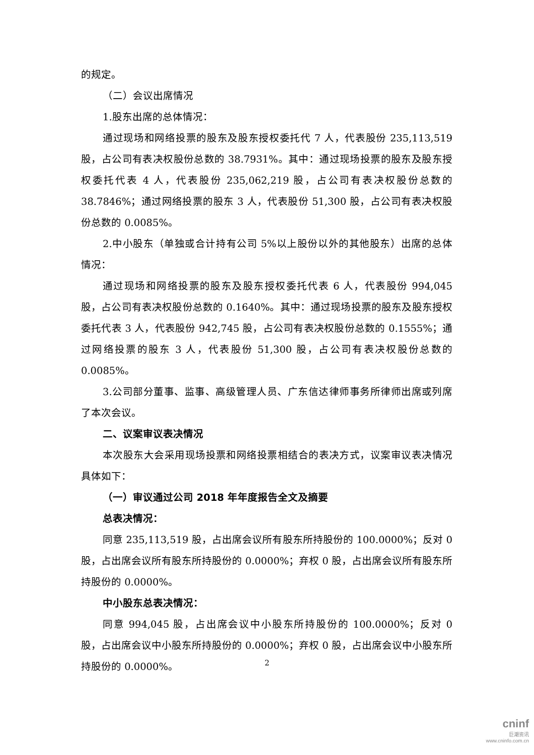的规定。
（二）会议出席情况
1.股东出席的总体情况：
通过现场和网络投票的股东及股东授权委托代 7 人，代表股份 235,113,519 股，占公司有表决权股份总数的 38.7931%。其中：通过现场投票的股东及股东授权委托代表 4 人，代表股份 235,062,219 股，占公司有表决权股份总数的 38.7846%；通过网络投票的股东 3 人，代表股份 51,300 股，占公司有表决权股份总数的 0.0085%。
2.中小股东（单独或合计持有公司 5%以上股份以外的其他股东）出席的总体情况：
通过现场和网络投票的股东及股东授权委托代表 6 人，代表股份 994,045 股，占公司有表决权股份总数的 0.1640%。其中：通过现场投票的股东及股东授权委托代表 3 人，代表股份 942,745 股，占公司有表决权股份总数的 0.1555%；通过网络投票的股东 3 人，代表股份 51,300 股，占公司有表决权股份总数的 0.0085%。
3.公司部分董事、监事、高级管理人员、广东信达律师事务所律师出席或列席了本次会议。
二、议案审议表决情况
本次股东大会采用现场投票和网络投票相结合的表决方式，议案审议表决情况具体如下：
（一）审议通过公司 2018 年年度报告全文及摘要
总表决情况：
同意 235,113,519 股，占出席会议所有股东所持股份的 100.0000%；反对 0 股，占出席会议所有股东所持股份的 0.0000%；弃权 0 股，占出席会议所有股东所持股份的 0.0000%。
中小股东总表决情况：
同意 994,045 股，占出席会议中小股东所持股份的 100.0000%；反对 0 股，占出席会议中小股东所持股份的 0.0000%；弃权 0 股，占出席会议中小股东所持股份的 0.0000%。
2
cninf
巨潮资讯
www.cninfo.com.cn